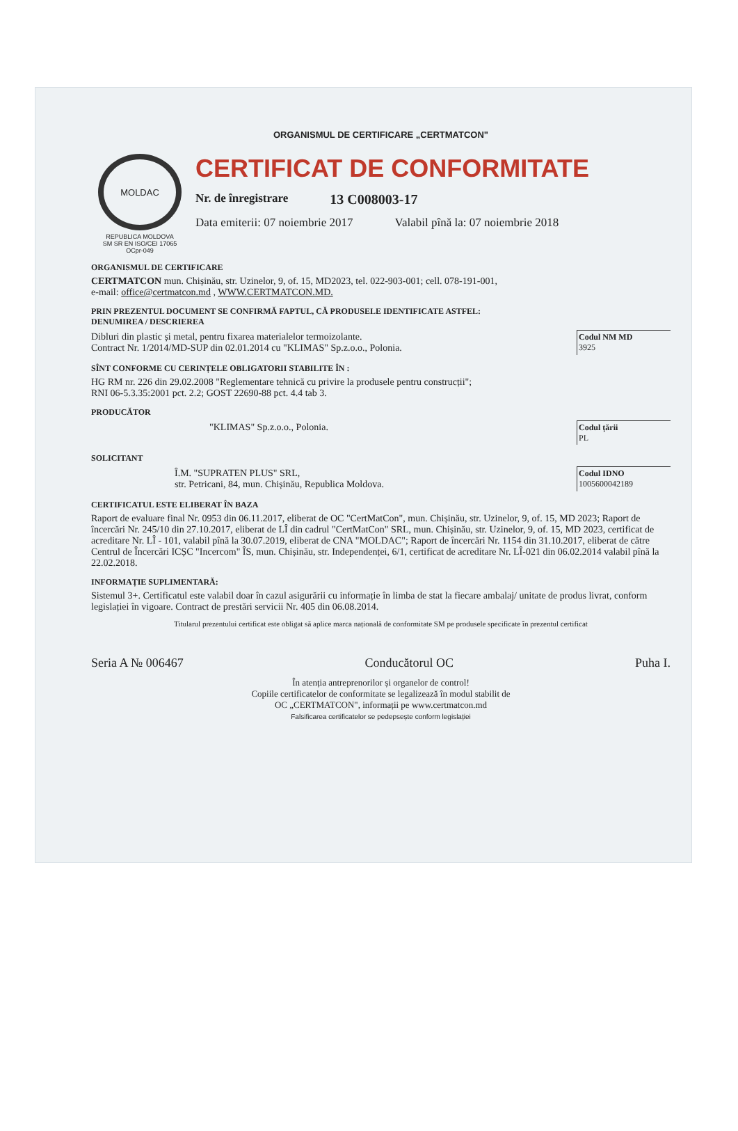ORGANISMUL DE CERTIFICARE „CERTMATCON"
MOLDAC
REPUBLICA MOLDOVA
SM SR EN ISO/CEI 17065
OCpr-049
CERTIFICAT DE CONFORMITATE
Nr. de înregistrare 13 C008003-17
Data emiterii: 07 noiembrie 2017 Valabil pînă la: 07 noiembrie 2018
ORGANISMUL DE CERTIFICARE
CERTMATCON mun. Chișinău, str. Uzinelor, 9, of. 15, MD2023, tel. 022-903-001; cell. 078-191-001,
e-mail: office@certmatcon.md , WWW.CERTMATCON.MD.
PRIN PREZENTUL DOCUMENT SE CONFIRMĂ FAPTUL, CĂ PRODUSELE IDENTIFICATE ASTFEL:
DENUMIREA / DESCRIEREA
Dibluri din plastic și metal, pentru fixarea materialelor termoizolante.
Contract Nr. 1/2014/MD-SUP din 02.01.2014 cu "KLIMAS" Sp.z.o.o., Polonia.
Codul NM MD
3925
SÎNT CONFORME CU CERINȚELE OBLIGATORII STABILITE ÎN :
HG RM nr. 226 din 29.02.2008 "Reglementare tehnică cu privire la produsele pentru construcții";
RNI 06-5.3.35:2001 pct. 2.2; GOST 22690-88 pct. 4.4 tab 3.
PRODUCĂTOR
"KLIMAS" Sp.z.o.o., Polonia.
Codul țării
PL
SOLICITANT
Î.M. "SUPRATEN PLUS" SRL,
str. Petricani, 84, mun. Chișinău, Republica Moldova.
Codul IDNO
1005600042189
CERTIFICATUL ESTE ELIBERAT ÎN BAZA
Raport de evaluare final Nr. 0953 din 06.11.2017, eliberat de OC "CertMatCon", mun. Chișinău, str. Uzinelor, 9, of. 15, MD 2023; Raport de încercări Nr. 245/10 din 27.10.2017, eliberat de LÎ din cadrul "CertMatCon" SRL, mun. Chișinău, str. Uzinelor, 9, of. 15, MD 2023, certificat de acreditare Nr. LÎ - 101, valabil pînă la 30.07.2019, eliberat de CNA "MOLDAC"; Raport de încercări Nr. 1154 din 31.10.2017, eliberat de către Centrul de Încercări ICȘC "Incercom" ÎS, mun. Chișinău, str. Independenței, 6/1, certificat de acreditare Nr. LÎ-021 din 06.02.2014 valabil pînă la 22.02.2018.
INFORMAȚIE SUPLIMENTARĂ:
Sistemul 3+. Certificatul este valabil doar în cazul asigurării cu informație în limba de stat la fiecare ambalaj/ unitate de produs livrat, conform legislației în vigoare. Contract de prestări servicii Nr. 405 din 06.08.2014.
Titularul prezentului certificat este obligat să aplice marca națională de conformitate SM pe produsele specificate în prezentul certificat
Seria A № 006467 Conducătorul OC Puha I.
În atenția antreprenorilor și organelor de control!
Copiile certificatelor de conformitate se legalizează în modul stabilit de
OC „CERTMATCON", informații pe www.certmatcon.md
Falsificarea certificatelor se pedepsește conform legislației